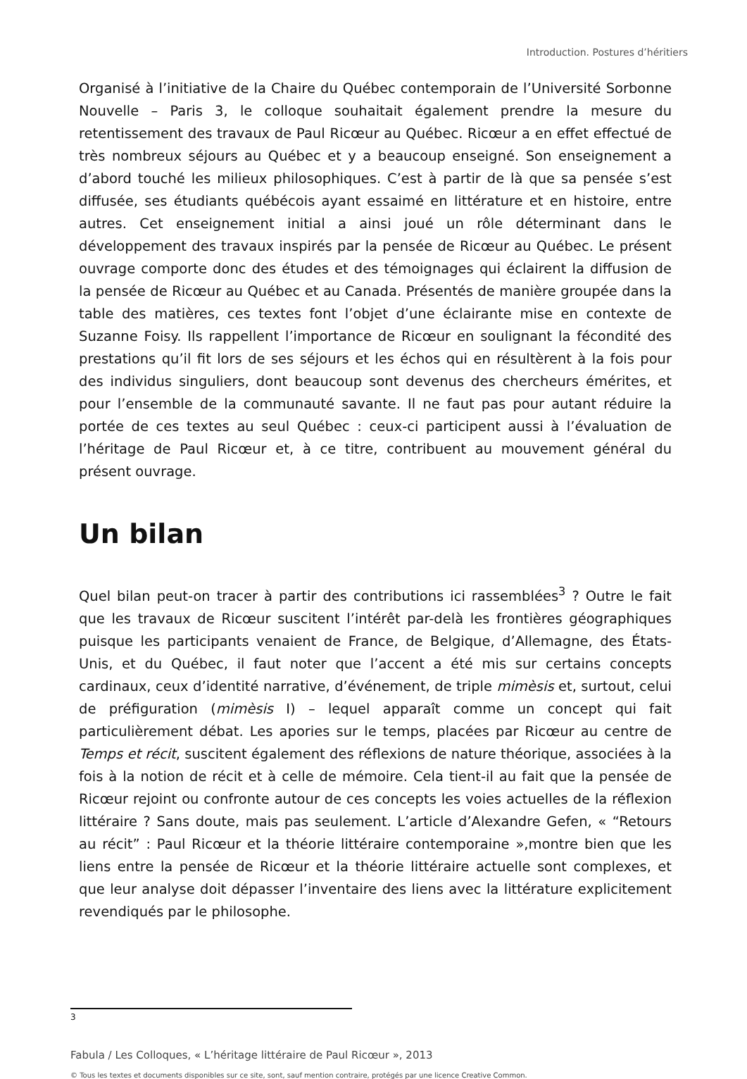Introduction. Postures d’héritiers
Organisé à l’initiative de la Chaire du Québec contemporain de l’Université Sorbonne Nouvelle – Paris 3, le colloque souhaitait également prendre la mesure du retentissement des travaux de Paul Ricœur au Québec. Ricœur a en effet effectué de très nombreux séjours au Québec et y a beaucoup enseigné. Son enseignement a d’abord touché les milieux philosophiques. C’est à partir de là que sa pensée s’est diffusée, ses étudiants québécois ayant essaimé en littérature et en histoire, entre autres. Cet enseignement initial a ainsi joué un rôle déterminant dans le développement des travaux inspirés par la pensée de Ricœur au Québec. Le présent ouvrage comporte donc des études et des témoignages qui éclairent la diffusion de la pensée de Ricœur au Québec et au Canada. Présentés de manière groupée dans la table des matières, ces textes font l’objet d’une éclairante mise en contexte de Suzanne Foisy. Ils rappellent l’importance de Ricœur en soulignant la fécondité des prestations qu’il fit lors de ses séjours et les échos qui en résultèrent à la fois pour des individus singuliers, dont beaucoup sont devenus des chercheurs émérites, et pour l’ensemble de la communauté savante. Il ne faut pas pour autant réduire la portée de ces textes au seul Québec : ceux-ci participent aussi à l’évaluation de l’héritage de Paul Ricœur et, à ce titre, contribuent au mouvement général du présent ouvrage.
Un bilan
Quel bilan peut-on tracer à partir des contributions ici rassemblées<sup>3</sup> ? Outre le fait que les travaux de Ricœur suscitent l’intérêt par-delà les frontières géographiques puisque les participants venaient de France, de Belgique, d’Allemagne, des États-Unis, et du Québec, il faut noter que l’accent a été mis sur certains concepts cardinaux, ceux d’identité narrative, d’événement, de triple mimèsis et, surtout, celui de préfiguration (mimèsis I) – lequel apparaît comme un concept qui fait particulièrement débat. Les apories sur le temps, placées par Ricœur au centre de Temps et récit, suscitent également des réflexions de nature théorique, associées à la fois à la notion de récit et à celle de mémoire. Cela tient-il au fait que la pensée de Ricœur rejoint ou confronte autour de ces concepts les voies actuelles de la réflexion littéraire ? Sans doute, mais pas seulement. L’article d’Alexandre Gefen, « “Retours au récit” : Paul Ricœur et la théorie littéraire contemporaine »,montre bien que les liens entre la pensée de Ricœur et la théorie littéraire actuelle sont complexes, et que leur analyse doit dépasser l’inventaire des liens avec la littérature explicitement revendiqués par le philosophe.
3
Fabula / Les Colloques, « L’héritage littéraire de Paul Ricœur », 2013
© Tous les textes et documents disponibles sur ce site, sont, sauf mention contraire, protégés par une licence Creative Common.